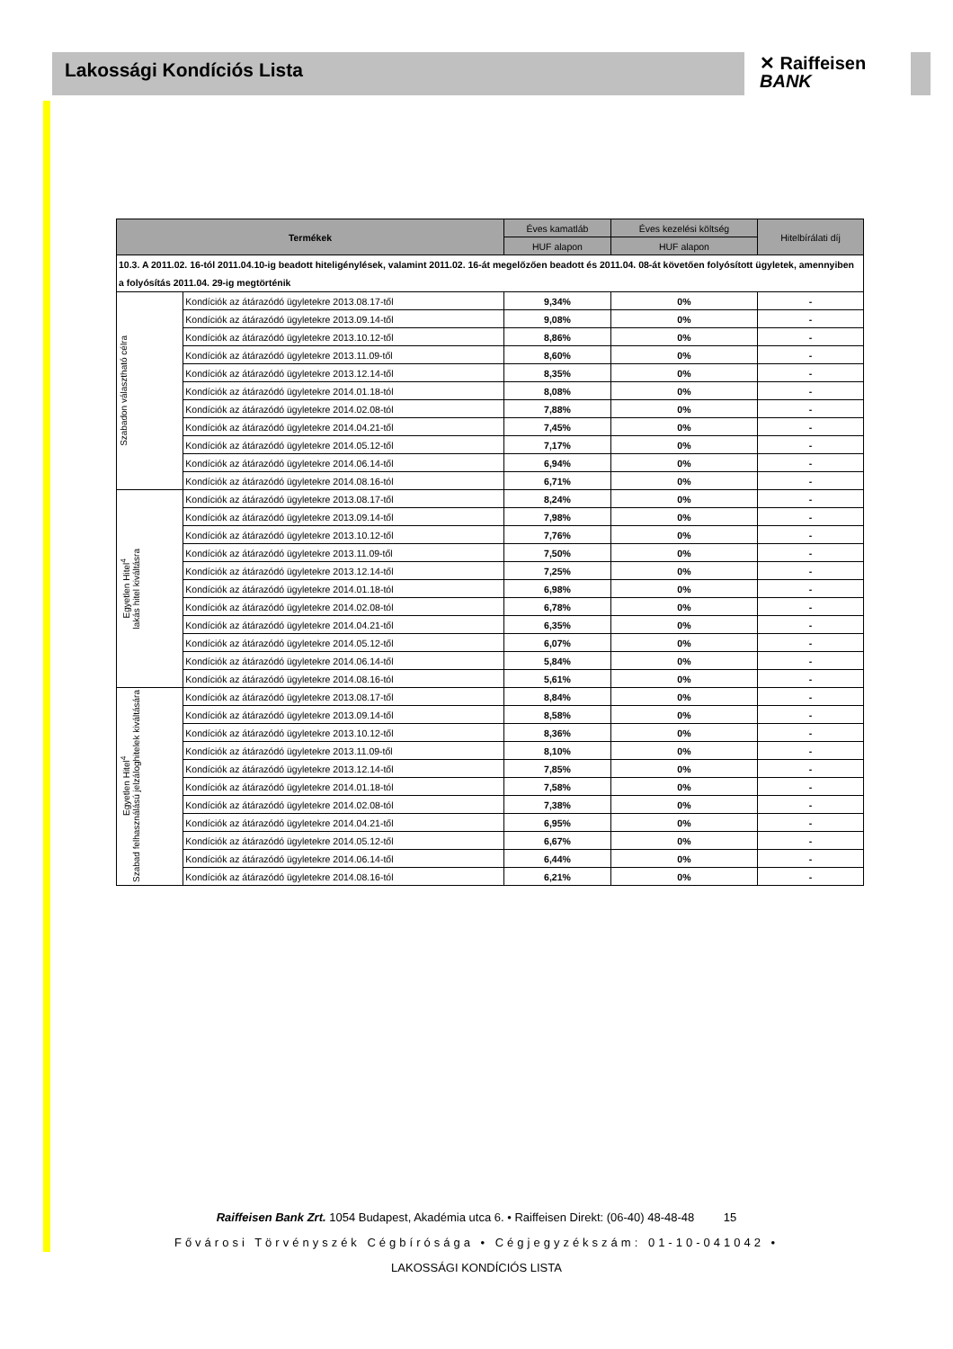Lakossági Kondíciós Lista
✕ Raiffeisen
BANK
| Termékek | | Éves kamatláb | Éves kezelési költség | Hitelbírálati díj |
| --- | --- | --- | --- | --- |
| | | HUF alapon | HUF alapon | |
| 10.3. A 2011.02. 16-tól 2011.04.10-ig beadott hiteligénylések, valamint 2011.02. 16-át megelőzően beadott és 2011.04. 08-át követően folyósított ügyletek, amennyiben a folyósítás 2011.04. 29-ig megtörténik | | | | |
| Szabadon választható célra | Kondíciók az átárazódó ügyletekre 2013.08.17-től | 9,34% | 0% | - |
| | Kondíciók az átárazódó ügyletekre 2013.09.14-től | 9,08% | 0% | - |
| | Kondíciók az átárazódó ügyletekre 2013.10.12-től | 8,86% | 0% | - |
| | Kondíciók az átárazódó ügyletekre 2013.11.09-től | 8,60% | 0% | - |
| | Kondíciók az átárazódó ügyletekre 2013.12.14-től | 8,35% | 0% | - |
| | Kondíciók az átárazódó ügyletekre 2014.01.18-tól | 8,08% | 0% | - |
| | Kondíciók az átárazódó ügyletekre 2014.02.08-tól | 7,88% | 0% | - |
| | Kondíciók az átárazódó ügyletekre 2014.04.21-től | 7,45% | 0% | - |
| | Kondíciók az átárazódó ügyletekre 2014.05.12-től | 7,17% | 0% | - |
| | Kondíciók az átárazódó ügyletekre 2014.06.14-től | 6,94% | 0% | - |
| | Kondíciók az átárazódó ügyletekre 2014.08.16-tól | 6,71% | 0% | - |
| Egyetlen Hitel<sup>4</sup> lakás hitel kiváltásra | Kondíciók az átárazódó ügyletekre 2013.08.17-től | 8,24% | 0% | - |
| | Kondíciók az átárazódó ügyletekre 2013.09.14-től | 7,98% | 0% | - |
| | Kondíciók az átárazódó ügyletekre 2013.10.12-től | 7,76% | 0% | - |
| | Kondíciók az átárazódó ügyletekre 2013.11.09-től | 7,50% | 0% | - |
| | Kondíciók az átárazódó ügyletekre 2013.12.14-től | 7,25% | 0% | - |
| | Kondíciók az átárazódó ügyletekre 2014.01.18-tól | 6,98% | 0% | - |
| | Kondíciók az átárazódó ügyletekre 2014.02.08-tól | 6,78% | 0% | - |
| | Kondíciók az átárazódó ügyletekre 2014.04.21-től | 6,35% | 0% | - |
| | Kondíciók az átárazódó ügyletekre 2014.05.12-től | 6,07% | 0% | - |
| | Kondíciók az átárazódó ügyletekre 2014.06.14-től | 5,84% | 0% | - |
| | Kondíciók az átárazódó ügyletekre 2014.08.16-tól | 5,61% | 0% | - |
| Egyetlen Hitel<sup>4</sup> Szabad felhasználású jelzáloghitelek kiváltására | Kondíciók az átárazódó ügyletekre 2013.08.17-től | 8,84% | 0% | - |
| | Kondíciók az átárazódó ügyletekre 2013.09.14-től | 8,58% | 0% | - |
| | Kondíciók az átárazódó ügyletekre 2013.10.12-től | 8,36% | 0% | - |
| | Kondíciók az átárazódó ügyletekre 2013.11.09-től | 8,10% | 0% | - |
| | Kondíciók az átárazódó ügyletekre 2013.12.14-től | 7,85% | 0% | - |
| | Kondíciók az átárazódó ügyletekre 2014.01.18-tól | 7,58% | 0% | - |
| | Kondíciók az átárazódó ügyletekre 2014.02.08-tól | 7,38% | 0% | - |
| | Kondíciók az átárazódó ügyletekre 2014.04.21-től | 6,95% | 0% | - |
| | Kondíciók az átárazódó ügyletekre 2014.05.12-től | 6,67% | 0% | - |
| | Kondíciók az átárazódó ügyletekre 2014.06.14-től | 6,44% | 0% | - |
| | Kondíciók az átárazódó ügyletekre 2014.08.16-tól | 6,21% | 0% | - |
Raiffeisen Bank Zrt. 1054 Budapest, Akadémia utca 6. • Raiffeisen Direkt: (06-40) 48-48-48 15
Fővárosi Törvényszék Cégbírósága • Cégjegyzékszám: 01-10-041042 •
LAKOSSÁGI KONDÍCIÓS LISTA